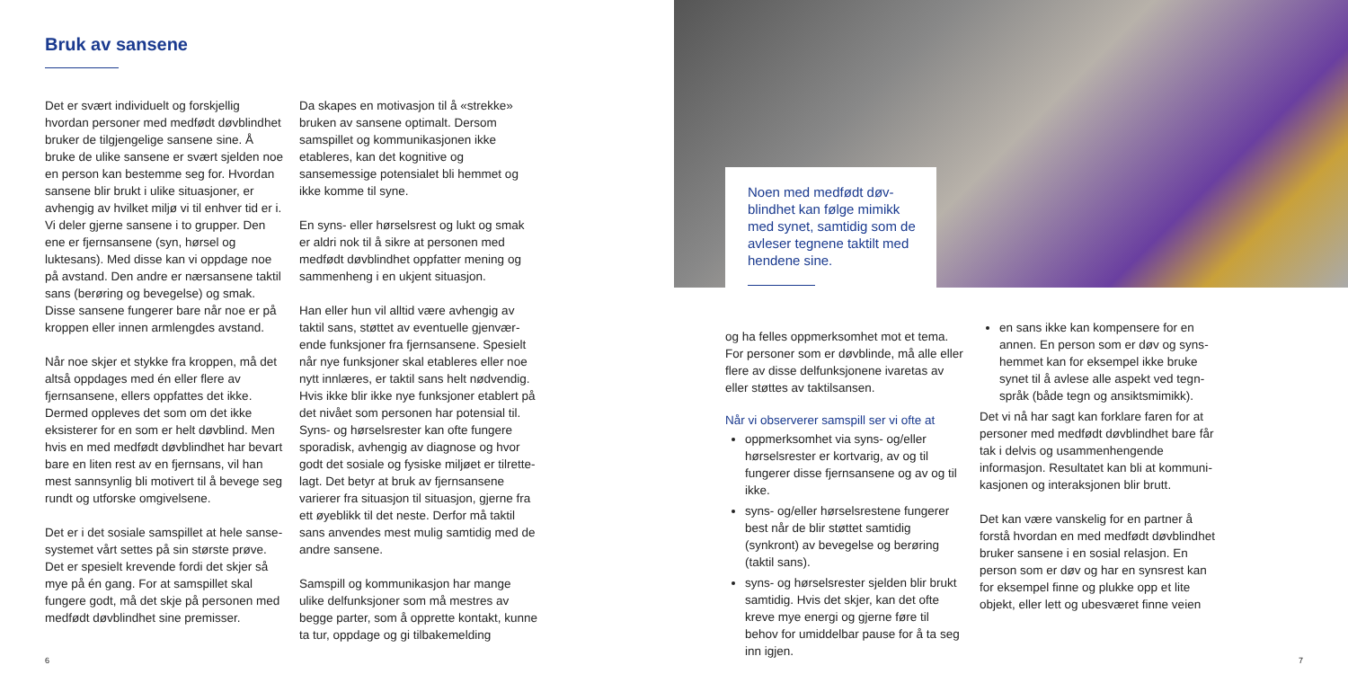Bruk av sansene
Det er svært individuelt og forskjellig hvordan personer med medfødt døvblindhet bruker de tilgjengelige sansene sine. Å bruke de ulike sansene er svært sjelden noe en person kan bestemme seg for. Hvordan sansene blir brukt i ulike situasjoner, er avhengig av hvilket miljø vi til enhver tid er i. Vi deler gjerne sansene i to grupper. Den ene er fjernsansene (syn, hørsel og luktesans). Med disse kan vi oppdage noe på avstand. Den andre er nærsansene taktil sans (berøring og bevegelse) og smak. Disse sansene fungerer bare når noe er på kroppen eller innen armlengdes avstand.
Når noe skjer et stykke fra kroppen, må det altså oppdages med én eller flere av fjernsansene, ellers oppfattes det ikke. Dermed oppleves det som om det ikke eksisterer for en som er helt døvblind. Men hvis en med medfødt døvblindhet har bevart bare en liten rest av en fjernsans, vil han mest sannsynlig bli motivert til å bevege seg rundt og utforske omgivelsene.
Det er i det sosiale samspillet at hele sanse­systemet vårt settes på sin største prøve. Det er spesielt krevende fordi det skjer så mye på én gang. For at samspillet skal fungere godt, må det skje på personen med medfødt døvblindhet sine premisser.
Da skapes en motivasjon til å «strekke» bruken av sansene optimalt. Dersom samspillet og kommunikasjonen ikke etableres, kan det kognitive og sansemessige potensialet bli hemmet og ikke komme til syne.
En syns- eller hørselsrest og lukt og smak er aldri nok til å sikre at personen med medfødt døvblindhet oppfatter mening og sammenheng i en ukjent situasjon.
Han eller hun vil alltid være avhengig av taktil sans, støttet av eventuelle gjenvær­ende funksjoner fra fjernsansene. Spesielt når nye funksjoner skal etableres eller noe nytt innlæres, er taktil sans helt nødvendig. Hvis ikke blir ikke nye funksjoner etablert på det nivået som personen har potensial til. Syns- og hørselsrester kan ofte fungere sporadisk, avhengig av diagnose og hvor godt det sosiale og fysiske miljøet er tilrette­lagt. Det betyr at bruk av fjernsansene varierer fra situasjon til situasjon, gjerne fra ett øyeblikk til det neste. Derfor må taktil sans anvendes mest mulig samtidig med de andre sansene.
Samspill og kommunikasjon har mange ulike delfunksjoner som må mestres av begge parter, som å opprette kontakt, kunne ta tur, oppdage og gi tilbakemelding
6
Noen med medfødt døv­blindhet kan følge mimikk med synet, samtidig som de avleser tegnene taktilt med hendene sine.
og ha felles oppmerksomhet mot et tema. For personer som er døvblinde, må alle eller flere av disse delfunksjonene ivaretas av eller støttes av taktilsansen.
Når vi observerer samspill ser vi ofte at
oppmerksomhet via syns- og/eller hørsels­rester er kortvarig, av og til fungerer disse fjernsansene og av og til ikke.
syns- og/eller hørselsrestene fungerer best når de blir støttet samtidig (synkront) av bevegelse og berøring (taktil sans).
syns- og hørselsrester sjelden blir brukt samtidig. Hvis det skjer, kan det ofte kreve mye energi og gjerne føre til behov for umiddelbar pause for å ta seg inn igjen.
en sans ikke kan kompensere for en annen. En person som er døv og syns­hemmet kan for eksempel ikke bruke synet til å avlese alle aspekt ved tegn­språk (både tegn og ansiktsmimikk).
Det vi nå har sagt kan forklare faren for at personer med medfødt døvblindhet bare får tak i delvis og usammenhengende informasjon. Resultatet kan bli at kommuni­kasjonen og interaksjonen blir brutt.
Det kan være vanskelig for en partner å forstå hvordan en med medfødt døvblind­het bruker sansene i en sosial relasjon. En person som er døv og har en synsrest kan for eksempel finne og plukke opp et lite objekt, eller lett og ubesværet finne veien
7